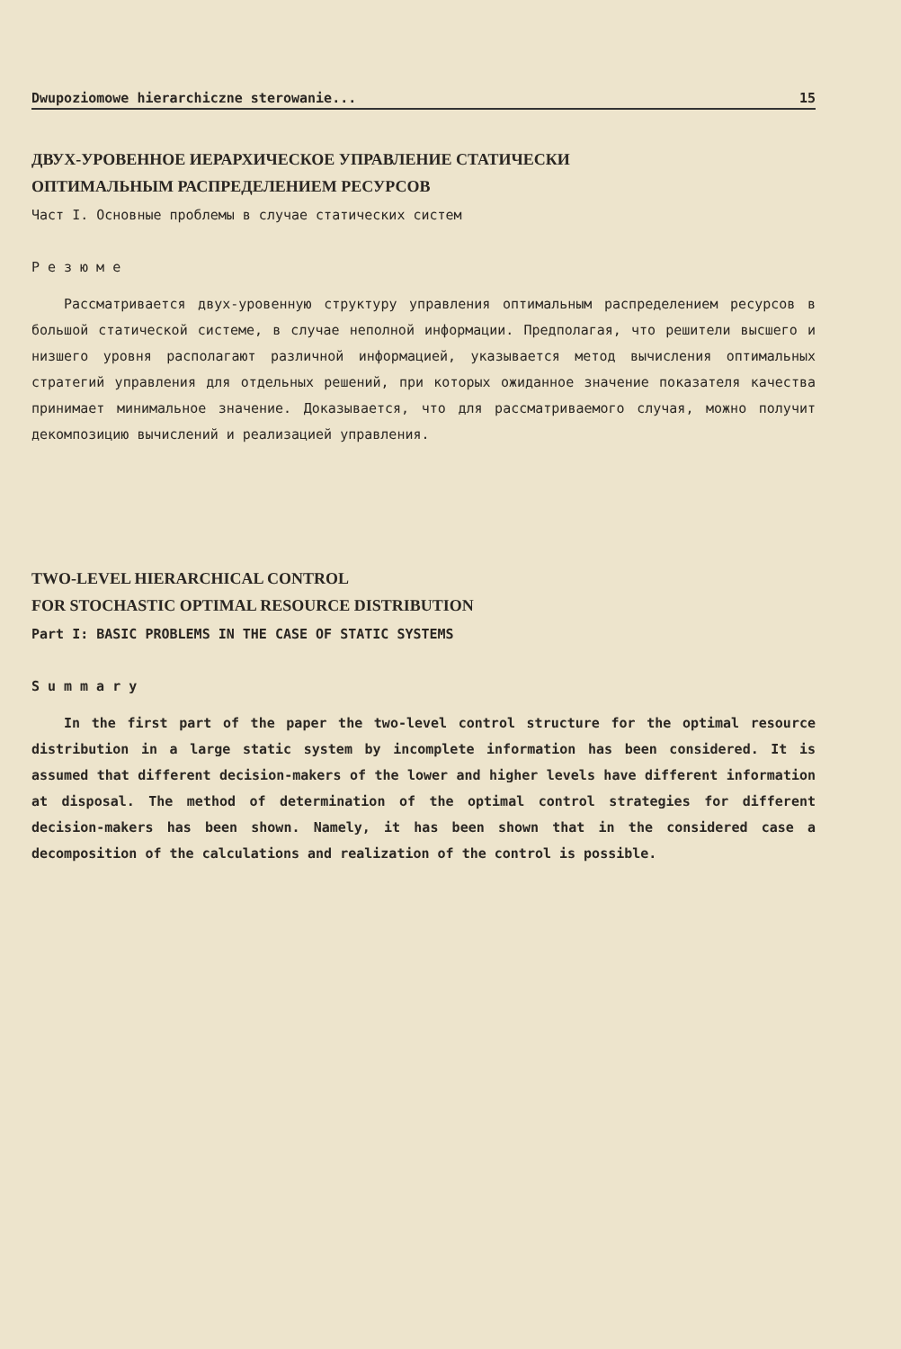Dwupoziomowe hierarchiczne sterowanie... 15
ДВУХ-УРОВЕННОЕ ИЕРАРХИЧЕСКОЕ УПРАВЛЕНИЕ СТАТИЧЕСКИ
ОПТИМАЛЬНЫМ РАСПРЕДЕЛЕНИЕМ РЕСУРСОВ
Част I. Основные проблемы в случае статических систем
Резюме
Рассматривается двух-уровенную структуру управления оптимальным распределением ресурсов в большой статической системе, в случае неполной информации. Предполагая, что решители высшего и низшего уровня располагают различной информацией, указывается метод вычисления оптимальных стратегий управления для отдельных решений, при которых ожиданное значение показателя качества принимает минимальное значение. Доказывается, что для рассматриваемого случая, можно получит декомпозицию вычислений и реализацией управления.
TWO-LEVEL HIERARCHICAL CONTROL
FOR STOCHASTIC OPTIMAL RESOURCE DISTRIBUTION
Part I: BASIC PROBLEMS IN THE CASE OF STATIC SYSTEMS
Summary
In the first part of the paper the two-level control structure for the optimal resource distribution in a large static system by incomplete information has been considered. It is assumed that different decision-makers of the lower and higher levels have different information at disposal. The method of determination of the optimal control strategies for different decision-makers has been shown. Namely, it has been shown that in the considered case a decomposition of the calculations and realization of the control is possible.